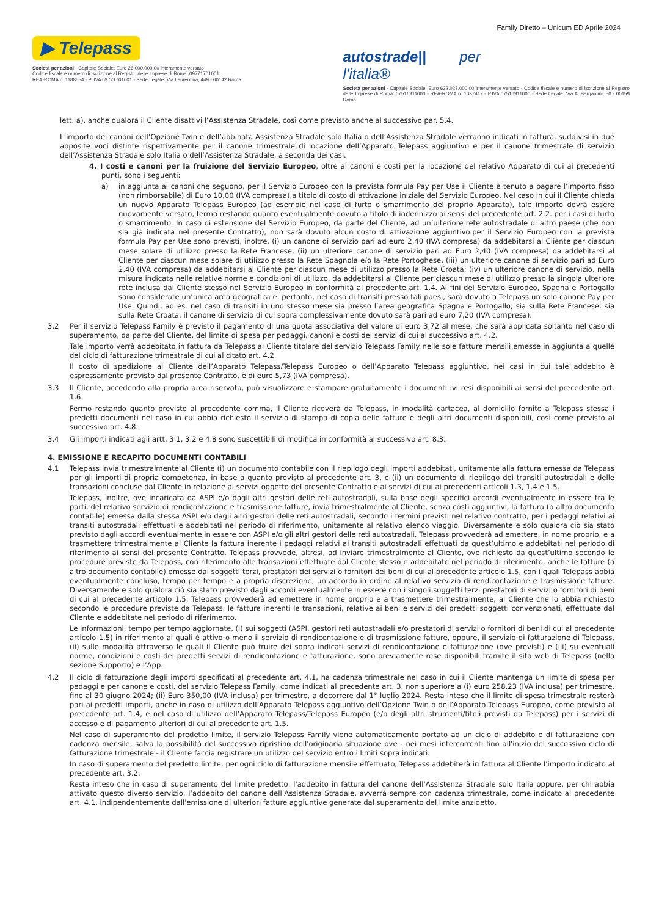Family Diretto – Unicum ED Aprile 2024
▶ Telepass
Società per azioni - Capitale Sociale: Euro 26.000.000,00 interamente versato
Codice fiscale e numero di iscrizione al Registro delle Imprese di Roma: 09771701001
REA-ROMA n. 1188554 - P. IVA 09771701001 - Sede Legale: Via Laurentina, 449 - 00142 Roma
autostrade|| per l'italia®
Società per azioni - Capitale Sociale: Euro 622.027.000,00 interamente versato - Codice fiscale e numero di iscrizione al Registro delle Imprese di Roma: 07516911000 - REA-ROMA n. 1037417 - P.IVA 07516911000 - Sede Legale: Via A. Bergamini, 50 - 00159 Roma
lett. a), anche qualora il Cliente disattivi l’Assistenza Stradale, così come previsto anche al successivo par. 5.4.
L’importo dei canoni dell’Opzione Twin e dell’abbinata Assistenza Stradale solo Italia o dell’Assistenza Stradale verranno indicati in fattura, suddivisi in due apposite voci distinte rispettivamente per il canone trimestrale di locazione dell’Apparato Telepass aggiuntivo e per il canone trimestrale di servizio dell’Assistenza Stradale solo Italia o dell’Assistenza Stradale, a seconda dei casi.
4. I costi e canoni per la fruizione del Servizio Europeo, oltre ai canoni e costi per la locazione del relativo Apparato di cui ai precedenti punti, sono i seguenti:
a) in aggiunta ai canoni che seguono, per il Servizio Europeo con la prevista formula Pay per Use il Cliente è tenuto a pagare l’importo fisso (non rimborsabile) di Euro 10,00 (IVA compresa),a titolo di costo di attivazione iniziale del Servizio Europeo. Nel caso in cui il Cliente chieda un nuovo Apparato Telepass Europeo (ad esempio nel caso di furto o smarrimento del proprio Apparato), tale importo dovrà essere nuovamente versato, fermo restando quanto eventualmente dovuto a titolo di indennizzo ai sensi del precedente art. 2.2. per i casi di furto o smarrimento. In caso di estensione del Servizio Europeo, da parte del Cliente, ad un’ulteriore rete autostradale di altro paese (che non sia già indicata nel presente Contratto), non sarà dovuto alcun costo di attivazione aggiuntivo.per il Servizio Europeo con la prevista formula Pay per Use sono previsti, inoltre, (i) un canone di servizio pari ad euro 2,40 (IVA compresa) da addebitarsi al Cliente per ciascun mese solare di utilizzo presso la Rete Francese, (ii) un ulteriore canone di servizio pari ad Euro 2,40 (IVA compresa) da addebitarsi al Cliente per ciascun mese solare di utilizzo presso la Rete Spagnola e/o la Rete Portoghese, (iii) un ulteriore canone di servizio pari ad Euro 2,40 (IVA compresa) da addebitarsi al Cliente per ciascun mese di utilizzo presso la Rete Croata; (iv) un ulteriore canone di servizio, nella misura indicata nelle relative norme e condizioni di utilizzo, da addebitarsi al Cliente per ciascun mese di utilizzo presso la singola ulteriore rete inclusa dal Cliente stesso nel Servizio Europeo in conformità al precedente art. 1.4. Ai fini del Servizio Europeo, Spagna e Portogallo sono considerate un’unica area geografica e, pertanto, nel caso di transiti presso tali paesi, sarà dovuto a Telepass un solo canone Pay per Use. Quindi, ad es. nel caso di transiti in uno stesso mese sia presso l’area geografica Spagna e Portogallo, sia sulla Rete Francese, sia sulla Rete Croata, il canone di servizio di cui sopra complessivamente dovuto sarà pari ad euro 7,20 (IVA compresa).
3.2 Per il servizio Telepass Family è previsto il pagamento di una quota associativa del valore di euro 3,72 al mese, che sarà applicata soltanto nel caso di superamento, da parte del Cliente, del limite di spesa per pedaggi, canoni e costi dei servizi di cui al successivo art. 4.2.
Tale importo verrà addebitato in fattura da Telepass al Cliente titolare del servizio Telepass Family nelle sole fatture mensili emesse in aggiunta a quelle del ciclo di fatturazione trimestrale di cui al citato art. 4.2.
Il costo di spedizione al Cliente dell’Apparato Telepass/Telepass Europeo o dell’Apparato Telepass aggiuntivo, nei casi in cui tale addebito è espressamente previsto dal presente Contratto, è di euro 5,73 (IVA compresa).
3.3 Il Cliente, accedendo alla propria area riservata, può visualizzare e stampare gratuitamente i documenti ivi resi disponibili ai sensi del precedente art. 1.6.
Fermo restando quanto previsto al precedente comma, il Cliente riceverà da Telepass, in modalità cartacea, al domicilio fornito a Telepass stessa i predetti documenti nel caso in cui abbia richiesto il servizio di stampa di copia delle fatture e degli altri documenti disponibili, così come previsto al successivo art. 4.8.
3.4 Gli importi indicati agli artt. 3.1, 3.2 e 4.8 sono suscettibili di modifica in conformità al successivo art. 8.3.
4. EMISSIONE E RECAPITO DOCUMENTI CONTABILI
4.1 Telepass invia trimestralmente al Cliente (i) un documento contabile con il riepilogo degli importi addebitati, unitamente alla fattura emessa da Telepass per gli importi di propria competenza, in base a quanto previsto al precedente art. 3, e (ii) un documento di riepilogo dei transiti autostradali e delle transazioni concluse dal Cliente in relazione ai servizi oggetto del presente Contratto e ai servizi di cui ai precedenti articoli 1.3, 1.4 e 1.5.
Telepass, inoltre, ove incaricata da ASPI e/o dagli altri gestori delle reti autostradali, sulla base degli specifici accordi eventualmente in essere tra le parti, del relativo servizio di rendicontazione e trasmissione fatture, invia trimestralmente al Cliente, senza costi aggiuntivi, la fattura (o altro documento contabile) emessa dalla stessa ASPI e/o dagli altri gestori delle reti autostradali, secondo i termini previsti nel relativo contratto, per i pedaggi relativi ai transiti autostradali effettuati e addebitati nel periodo di riferimento, unitamente al relativo elenco viaggio. Diversamente e solo qualora ciò sia stato previsto dagli accordi eventualmente in essere con ASPI e/o gli altri gestori delle reti autostradali, Telepass provvederà ad emettere, in nome proprio, e a trasmettere trimestralmente al Cliente la fattura inerente i pedaggi relativi ai transiti autostradali effettuati da quest’ultimo e addebitati nel periodo di riferimento ai sensi del presente Contratto. Telepass provvede, altresì, ad inviare trimestralmente al Cliente, ove richiesto da quest’ultimo secondo le procedure previste da Telepass, con riferimento alle transazioni effettuate dal Cliente stesso e addebitate nel periodo di riferimento, anche le fatture (o altro documento contabile) emesse dai soggetti terzi, prestatori dei servizi o fornitori dei beni di cui al precedente articolo 1.5, con i quali Telepass abbia eventualmente concluso, tempo per tempo e a propria discrezione, un accordo in ordine al relativo servizio di rendicontazione e trasmissione fatture. Diversamente e solo qualora ciò sia stato previsto dagli accordi eventualmente in essere con i singoli soggetti terzi prestatori di servizi o fornitori di beni di cui al precedente articolo 1.5, Telepass provvederà ad emettere in nome proprio e a trasmettere trimestralmente, al Cliente che lo abbia richiesto secondo le procedure previste da Telepass, le fatture inerenti le transazioni, relative ai beni e servizi dei predetti soggetti convenzionati, effettuate dal Cliente e addebitate nel periodo di riferimento.
Le informazioni, tempo per tempo aggiornate, (i) sui soggetti (ASPI, gestori reti autostradali e/o prestatori di servizi o fornitori di beni di cui al precedente articolo 1.5) in riferimento ai quali è attivo o meno il servizio di rendicontazione e di trasmissione fatture, oppure, il servizio di fatturazione di Telepass, (ii) sulle modalità attraverso le quali il Cliente può fruire dei sopra indicati servizi di rendicontazione e fatturazione (ove previsti) e (iii) su eventuali norme, condizioni e costi dei predetti servizi di rendicontazione e fatturazione, sono previamente rese disponibili tramite il sito web di Telepass (nella sezione Supporto) e l’App.
4.2 Il ciclo di fatturazione degli importi specificati al precedente art. 4.1, ha cadenza trimestrale nel caso in cui il Cliente mantenga un limite di spesa per pedaggi e per canone e costi, del servizio Telepass Family, come indicati al precedente art. 3, non superiore a (i) euro 258,23 (IVA inclusa) per trimestre, fino al 30 giugno 2024; (ii) Euro 350,00 (IVA inclusa) per trimestre, a decorrere dal 1° luglio 2024. Resta inteso che il limite di spesa trimestrale resterà pari ai predetti importi, anche in caso di utilizzo dell’Apparato Telepass aggiuntivo dell’Opzione Twin o dell’Apparato Telepass Europeo, come previsto al precedente art. 1.4, e nel caso di utilizzo dell’Apparato Telepass/Telepass Europeo (e/o degli altri strumenti/titoli previsti da Telepass) per i servizi di accesso e di pagamento ulteriori di cui al precedente art. 1.5.
Nel caso di superamento del predetto limite, il servizio Telepass Family viene automaticamente portato ad un ciclo di addebito e di fatturazione con cadenza mensile, salva la possibilità del successivo ripristino dell'originaria situazione ove - nei mesi intercorrenti fino all'inizio del successivo ciclo di fatturazione trimestrale - il Cliente faccia registrare un utilizzo del servizio entro i limiti sopra indicati.
In caso di superamento del predetto limite, per ogni ciclo di fatturazione mensile effettuato, Telepass addebiterà in fattura al Cliente l'importo indicato al precedente art. 3.2.
Resta inteso che in caso di superamento del limite predetto, l'addebito in fattura del canone dell'Assistenza Stradale solo Italia oppure, per chi abbia attivato questo diverso servizio, l’addebito del canone dell’Assistenza Stradale, avverrà sempre con cadenza trimestrale, come indicato al precedente art. 4.1, indipendentemente dall'emissione di ulteriori fatture aggiuntive generate dal superamento del limite anzidetto.